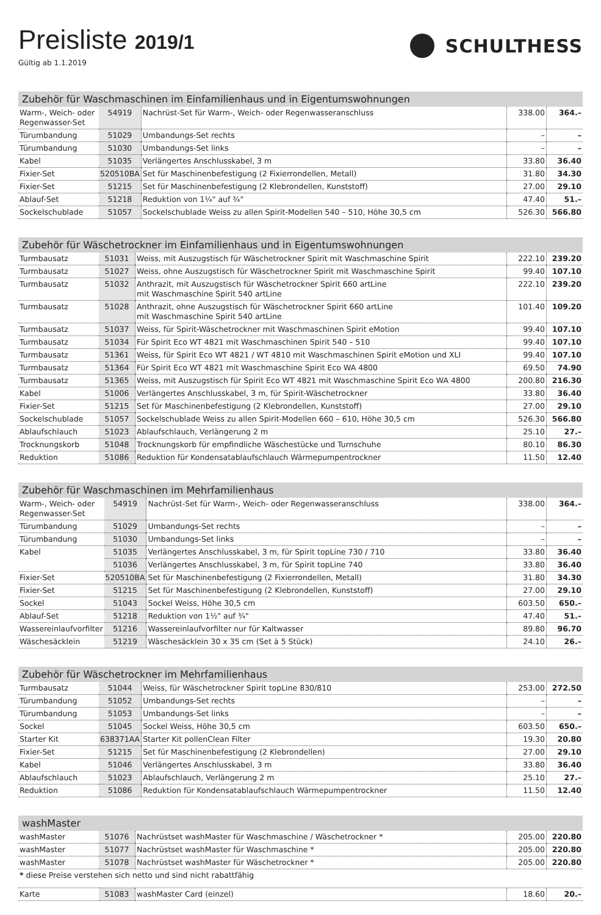Preisliste 2019/1
Gültig ab 1.1.2019
SCHULTHESS
| Zubehör für Waschmaschinen im Einfamilienhaus und in Eigentumswohnungen | | | | |
| --- | --- | --- | --- | --- |
| Warm-, Weich- oder Regenwasser-Set | 54919 | Nachrüst-Set für Warm-, Weich- oder Regenwasseranschluss | 338.00 | 364.– |
| Türumbandung | 51029 | Umbandungs-Set rechts | – | – |
| Türumbandung | 51030 | Umbandungs-Set links | – | – |
| Kabel | 51035 | Verlängertes Anschlusskabel, 3 m | 33.80 | 36.40 |
| Fixier-Set | 520510BA | Set für Maschinenbefestigung (2 Fixierrondellen, Metall) | 31.80 | 34.30 |
| Fixier-Set | 51215 | Set für Maschinenbefestigung (2 Klebrondellen, Kunststoff) | 27.00 | 29.10 |
| Ablauf-Set | 51218 | Reduktion von 1¼" auf ¾" | 47.40 | 51.– |
| Sockelschublade | 51057 | Sockelschublade Weiss zu allen Spirit-Modellen 540 – 510, Höhe 30,5 cm | 526.30 | 566.80 |
| Zubehör für Wäschetrockner im Einfamilienhaus und in Eigentumswohnungen | | | | |
| --- | --- | --- | --- | --- |
| Turmbausatz | 51031 | Weiss, mit Auszugstisch für Wäschetrockner Spirit mit Waschmaschine Spirit | 222.10 | 239.20 |
| Turmbausatz | 51027 | Weiss, ohne Auszugstisch für Wäschetrockner Spirit mit Waschmaschine Spirit | 99.40 | 107.10 |
| Turmbausatz | 51032 | Anthrazit, mit Auszugstisch für Wäschetrockner Spirit 660 artLine mit Waschmaschine Spirit 540 artLine | 222.10 | 239.20 |
| Turmbausatz | 51028 | Anthrazit, ohne Auszugstisch für Wäschetrockner Spirit 660 artLine mit Waschmaschine Spirit 540 artLine | 101.40 | 109.20 |
| Turmbausatz | 51037 | Weiss, für Spirit-Wäschetrockner mit Waschmaschinen Spirit eMotion | 99.40 | 107.10 |
| Turmbausatz | 51034 | Für Spirit Eco WT 4821 mit Waschmaschinen Spirit 540 – 510 | 99.40 | 107.10 |
| Turmbausatz | 51361 | Weiss, für Spirit Eco WT 4821 / WT 4810 mit Waschmaschinen Spirit eMotion und XLI | 99.40 | 107.10 |
| Turmbausatz | 51364 | Für Spirit Eco WT 4821 mit Waschmaschine Spirit Eco WA 4800 | 69.50 | 74.90 |
| Turmbausatz | 51365 | Weiss, mit Auszugstisch für Spirit Eco WT 4821 mit Waschmaschine Spirit Eco WA 4800 | 200.80 | 216.30 |
| Kabel | 51006 | Verlängertes Anschlusskabel, 3 m, für Spirit-Wäschetrockner | 33.80 | 36.40 |
| Fixier-Set | 51215 | Set für Maschinenbefestigung (2 Klebrondellen, Kunststoff) | 27.00 | 29.10 |
| Sockelschublade | 51057 | Sockelschublade Weiss zu allen Spirit-Modellen 660 – 610, Höhe 30,5 cm | 526.30 | 566.80 |
| Ablaufschlauch | 51023 | Ablaufschlauch, Verlängerung 2 m | 25.10 | 27.– |
| Trocknungskorb | 51048 | Trocknungskorb für empfindliche Wäschestücke und Turnschuhe | 80.10 | 86.30 |
| Reduktion | 51086 | Reduktion für Kondensatablaufschlauch Wärmepumpentrockner | 11.50 | 12.40 |
| Zubehör für Waschmaschinen im Mehrfamilienhaus | | | | |
| --- | --- | --- | --- | --- |
| Warm-, Weich- oder Regenwasser-Set | 54919 | Nachrüst-Set für Warm-, Weich- oder Regenwasseranschluss | 338.00 | 364.– |
| Türumbandung | 51029 | Umbandungs-Set rechts | – | – |
| Türumbandung | 51030 | Umbandungs-Set links | – | – |
| Kabel | 51035 | Verlängertes Anschlusskabel, 3 m, für Spirit topLine 730 / 710 | 33.80 | 36.40 |
| | 51036 | Verlängertes Anschlusskabel, 3 m, für Spirit topLine 740 | 33.80 | 36.40 |
| Fixier-Set | 520510BA | Set für Maschinenbefestigung (2 Fixierrondellen, Metall) | 31.80 | 34.30 |
| Fixier-Set | 51215 | Set für Maschinenbefestigung (2 Klebrondellen, Kunststoff) | 27.00 | 29.10 |
| Sockel | 51043 | Sockel Weiss, Höhe 30,5 cm | 603.50 | 650.– |
| Ablauf-Set | 51218 | Reduktion von 1½" auf ¾" | 47.40 | 51.– |
| Wassereinlaufvorfilter | 51216 | Wassereinlaufvorfilter nur für Kaltwasser | 89.80 | 96.70 |
| Wäschesäcklein | 51219 | Wäschesäcklein 30 x 35 cm (Set à 5 Stück) | 24.10 | 26.– |
| Zubehör für Wäschetrockner im Mehrfamilienhaus | | | | |
| --- | --- | --- | --- | --- |
| Turmbausatz | 51044 | Weiss, für Wäschetrockner Spirit topLine 830/810 | 253.00 | 272.50 |
| Türumbandung | 51052 | Umbandungs-Set rechts | – | – |
| Türumbandung | 51053 | Umbandungs-Set links | – | – |
| Sockel | 51045 | Sockel Weiss, Höhe 30,5 cm | 603.50 | 650.– |
| Starter Kit | 638371AA | Starter Kit pollenClean Filter | 19.30 | 20.80 |
| Fixier-Set | 51215 | Set für Maschinenbefestigung (2 Klebrondellen) | 27.00 | 29.10 |
| Kabel | 51046 | Verlängertes Anschlusskabel, 3 m | 33.80 | 36.40 |
| Ablaufschlauch | 51023 | Ablaufschlauch, Verlängerung 2 m | 25.10 | 27.– |
| Reduktion | 51086 | Reduktion für Kondensatablaufschlauch Wärmepumpentrockner | 11.50 | 12.40 |
| washMaster | | | | |
| --- | --- | --- | --- | --- |
| washMaster | 51076 | Nachrüstset washMaster für Waschmaschine / Wäschetrockner * | 205.00 | 220.80 |
| washMaster | 51077 | Nachrüstset washMaster für Waschmaschine * | 205.00 | 220.80 |
| washMaster | 51078 | Nachrüstset washMaster für Wäschetrockner * | 205.00 | 220.80 |
| * diese Preise verstehen sich netto und sind nicht rabattfähig | | | | |
| Karte | 51083 | washMaster Card (einzel) | 18.60 | 20.– |